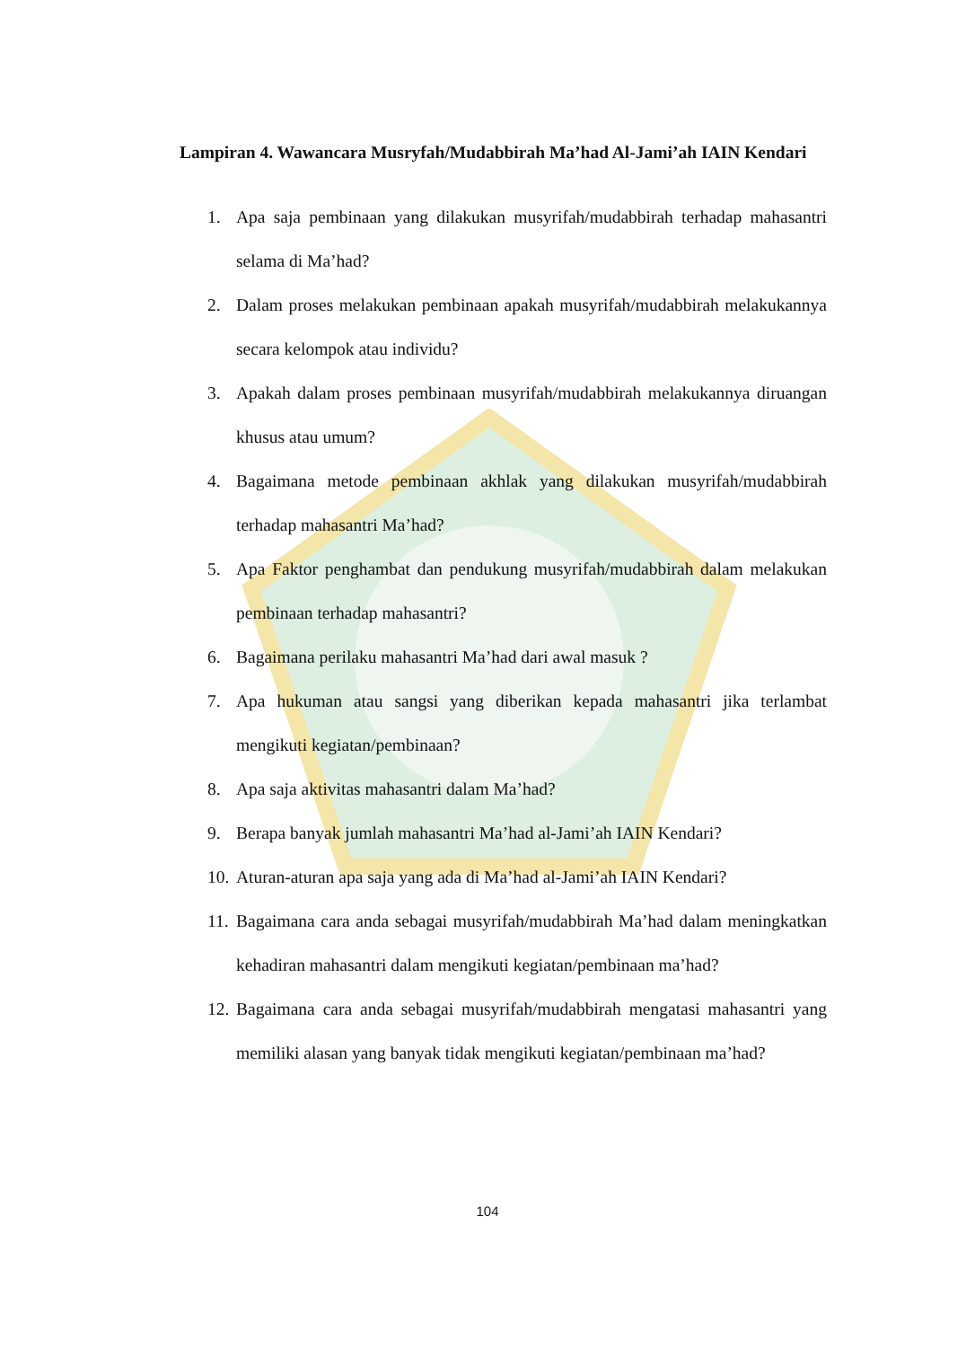Lampiran 4. Wawancara Musryfah/Mudabbirah Ma’had Al-Jami’ah IAIN Kendari
1. Apa saja pembinaan yang dilakukan musyrifah/mudabbirah terhadap mahasantri selama di Ma’had?
2. Dalam proses melakukan pembinaan apakah musyrifah/mudabbirah melakukannya secara kelompok atau individu?
3. Apakah dalam proses pembinaan musyrifah/mudabbirah melakukannya diruangan khusus atau umum?
4. Bagaimana metode pembinaan akhlak yang dilakukan musyrifah/mudabbirah terhadap mahasantri Ma’had?
5. Apa Faktor penghambat dan pendukung musyrifah/mudabbirah dalam melakukan pembinaan terhadap mahasantri?
6. Bagaimana perilaku mahasantri Ma’had dari awal masuk ?
7. Apa hukuman atau sangsi yang diberikan kepada mahasantri jika terlambat mengikuti kegiatan/pembinaan?
8. Apa saja aktivitas mahasantri dalam Ma’had?
9. Berapa banyak jumlah mahasantri Ma’had al-Jami’ah IAIN Kendari?
10. Aturan-aturan apa saja yang ada di Ma’had al-Jami’ah IAIN Kendari?
11. Bagaimana cara anda sebagai musyrifah/mudabbirah Ma’had dalam meningkatkan kehadiran mahasantri dalam mengikuti kegiatan/pembinaan ma’had?
12. Bagaimana cara anda sebagai musyrifah/mudabbirah mengatasi mahasantri yang memiliki alasan yang banyak tidak mengikuti kegiatan/pembinaan ma’had?
104